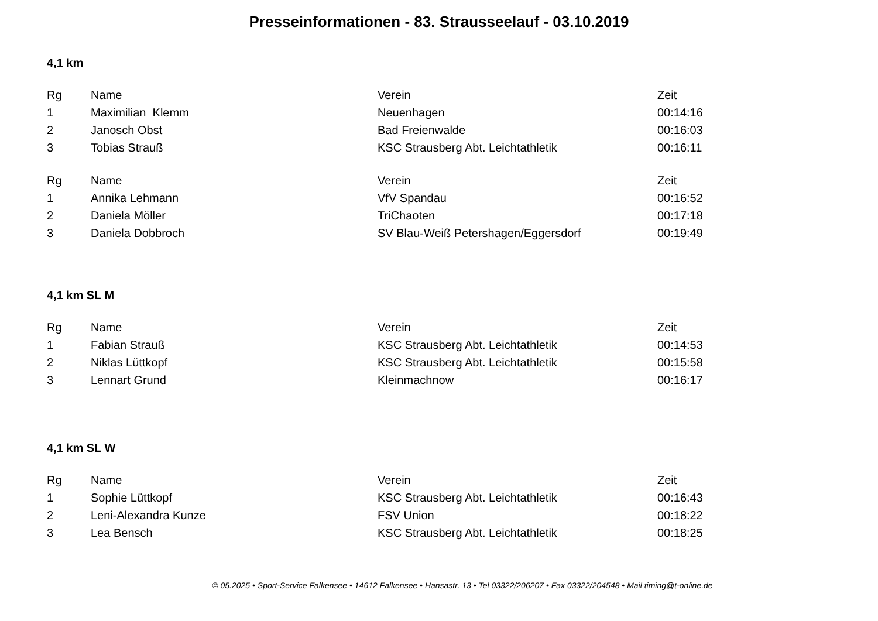Presseinformationen - 83. Strausseelauf - 03.10.2019
4,1 km
| Rg | Name | Verein | Zeit |
| --- | --- | --- | --- |
| 1 | Maximilian Klemm | Neuenhagen | 00:14:16 |
| 2 | Janosch Obst | Bad Freienwalde | 00:16:03 |
| 3 | Tobias Strauß | KSC Strausberg Abt. Leichtathletik | 00:16:11 |
| Rg | Name | Verein | Zeit |
| --- | --- | --- | --- |
| 1 | Annika Lehmann | VfV Spandau | 00:16:52 |
| 2 | Daniela Möller | TriChaoten | 00:17:18 |
| 3 | Daniela Dobbroch | SV Blau-Weiß Petershagen/Eggersdorf | 00:19:49 |
4,1 km SL M
| Rg | Name | Verein | Zeit |
| --- | --- | --- | --- |
| 1 | Fabian Strauß | KSC Strausberg Abt. Leichtathletik | 00:14:53 |
| 2 | Niklas Lüttkopf | KSC Strausberg Abt. Leichtathletik | 00:15:58 |
| 3 | Lennart Grund | Kleinmachnow | 00:16:17 |
4,1 km SL W
| Rg | Name | Verein | Zeit |
| --- | --- | --- | --- |
| 1 | Sophie Lüttkopf | KSC Strausberg Abt. Leichtathletik | 00:16:43 |
| 2 | Leni-Alexandra Kunze | FSV Union | 00:18:22 |
| 3 | Lea Bensch | KSC Strausberg Abt. Leichtathletik | 00:18:25 |
© 05.2025 • Sport-Service Falkensee • 14612 Falkensee • Hansastr. 13 • Tel 03322/206207 • Fax 03322/204548 • Mail timing@t-online.de